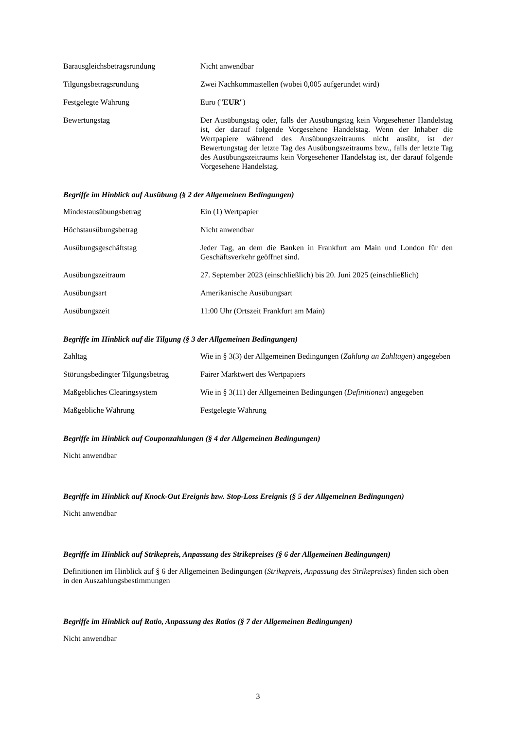| Barausgleichsbetragsrundung | Nicht anwendbar |
| Tilgungsbetragsrundung | Zwei Nachkommastellen (wobei 0,005 aufgerundet wird) |
| Festgelegte Währung | Euro (" EUR ") |
| Bewertungstag | Der Ausübungstag oder, falls der Ausübungstag kein Vorgesehener Handelstag ist, der darauf folgende Vorgesehene Handelstag. Wenn der Inhaber die Wertpapiere während des Ausübungszeitraums nicht ausübt, ist der Bewertungstag der letzte Tag des Ausübungszeitraums bzw., falls der letzte Tag des Ausübungszeitraums kein Vorgesehener Handelstag ist, der darauf folgende Vorgesehene Handelstag. |
Begriffe im Hinblick auf Ausübung (§ 2 der Allgemeinen Bedingungen)
| Mindestausübungsbetrag | Ein (1) Wertpapier |
| Höchstausübungsbetrag | Nicht anwendbar |
| Ausübungsgeschäftstag | Jeder Tag, an dem die Banken in Frankfurt am Main und London für den Geschäftsverkehr geöffnet sind. |
| Ausübungszeitraum | 27. September 2023 (einschließlich) bis 20. Juni 2025 (einschließlich) |
| Ausübungsart | Amerikanische Ausübungsart |
| Ausübungszeit | 11:00 Uhr (Ortszeit Frankfurt am Main) |
Begriffe im Hinblick auf die Tilgung (§ 3 der Allgemeinen Bedingungen)
| Zahltag | Wie in § 3(3) der Allgemeinen Bedingungen ( Zahlung an Zahltagen ) angegeben |
| Störungsbedingter Tilgungsbetrag | Fairer Marktwert des Wertpapiers |
| Maßgebliches Clearingsystem | Wie in § 3(11) der Allgemeinen Bedingungen ( Definitionen ) angegeben |
| Maßgebliche Währung | Festgelegte Währung |
Begriffe im Hinblick auf Couponzahlungen (§ 4 der Allgemeinen Bedingungen)
Nicht anwendbar
Begriffe im Hinblick auf Knock-Out Ereignis bzw. Stop-Loss Ereignis (§ 5 der Allgemeinen Bedingungen)
Nicht anwendbar
Begriffe im Hinblick auf Strikepreis, Anpassung des Strikepreises (§ 6 der Allgemeinen Bedingungen)
Definitionen im Hinblick auf § 6 der Allgemeinen Bedingungen (Strikepreis, Anpassung des Strikepreises) finden sich oben in den Auszahlungsbestimmungen
Begriffe im Hinblick auf Ratio, Anpassung des Ratios (§ 7 der Allgemeinen Bedingungen)
Nicht anwendbar
3